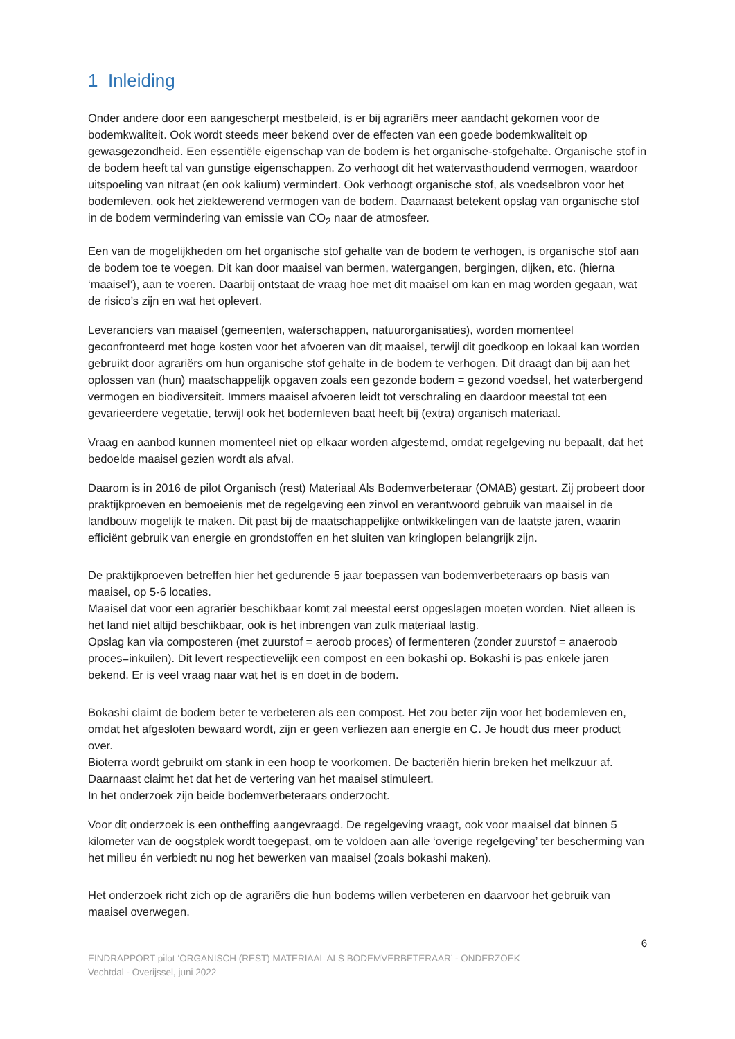1 Inleiding
Onder andere door een aangescherpt mestbeleid, is er bij agrariërs meer aandacht gekomen voor de bodemkwaliteit. Ook wordt steeds meer bekend over de effecten van een goede bodemkwaliteit op gewasgezondheid. Een essentiële eigenschap van de bodem is het organische-stofgehalte. Organische stof in de bodem heeft tal van gunstige eigenschappen. Zo verhoogt dit het watervasthoudend vermogen, waardoor uitspoeling van nitraat (en ook kalium) vermindert. Ook verhoogt organische stof, als voedselbron voor het bodemleven, ook het ziektewerend vermogen van de bodem. Daarnaast betekent opslag van organische stof in de bodem vermindering van emissie van CO<sub>2</sub> naar de atmosfeer.
Een van de mogelijkheden om het organische stof gehalte van de bodem te verhogen, is organische stof aan de bodem toe te voegen. Dit kan door maaisel van bermen, watergangen, bergingen, dijken, etc. (hierna ‘maaisel’), aan te voeren. Daarbij ontstaat de vraag hoe met dit maaisel om kan en mag worden gegaan, wat de risico’s zijn en wat het oplevert.
Leveranciers van maaisel (gemeenten, waterschappen, natuurorganisaties), worden momenteel geconfronteerd met hoge kosten voor het afvoeren van dit maaisel, terwijl dit goedkoop en lokaal kan worden gebruikt door agrariërs om hun organische stof gehalte in de bodem te verhogen. Dit draagt dan bij aan het oplossen van (hun) maatschappelijk opgaven zoals een gezonde bodem = gezond voedsel, het waterbergend vermogen en biodiversiteit. Immers maaisel afvoeren leidt tot verschraling en daardoor meestal tot een gevarieerdere vegetatie, terwijl ook het bodemleven baat heeft bij (extra) organisch materiaal.
Vraag en aanbod kunnen momenteel niet op elkaar worden afgestemd, omdat regelgeving nu bepaalt, dat het bedoelde maaisel gezien wordt als afval.
Daarom is in 2016 de pilot Organisch (rest) Materiaal Als Bodemverbeteraar (OMAB) gestart. Zij probeert door praktijkproeven en bemoeienis met de regelgeving een zinvol en verantwoord gebruik van maaisel in de landbouw mogelijk te maken. Dit past bij de maatschappelijke ontwikkelingen van de laatste jaren, waarin efficiënt gebruik van energie en grondstoffen en het sluiten van kringlopen belangrijk zijn.
De praktijkproeven betreffen hier het gedurende 5 jaar toepassen van bodemverbeteraars op basis van maaisel, op 5-6 locaties.
Maaisel dat voor een agrariër beschikbaar komt zal meestal eerst opgeslagen moeten worden. Niet alleen is het land niet altijd beschikbaar, ook is het inbrengen van zulk materiaal lastig.
Opslag kan via composteren (met zuurstof = aeroob proces) of fermenteren (zonder zuurstof = anaeroob proces=inkuilen). Dit levert respectievelijk een compost en een bokashi op. Bokashi is pas enkele jaren bekend. Er is veel vraag naar wat het is en doet in de bodem.
Bokashi claimt de bodem beter te verbeteren als een compost. Het zou beter zijn voor het bodemleven en, omdat het afgesloten bewaard wordt, zijn er geen verliezen aan energie en C. Je houdt dus meer product over.
Bioterra wordt gebruikt om stank in een hoop te voorkomen. De bacteriën hierin breken het melkzuur af. Daarnaast claimt het dat het de vertering van het maaisel stimuleert.
In het onderzoek zijn beide bodemverbeteraars onderzocht.
Voor dit onderzoek is een ontheffing aangevraagd. De regelgeving vraagt, ook voor maaisel dat binnen 5 kilometer van de oogstplek wordt toegepast, om te voldoen aan alle ‘overige regelgeving’ ter bescherming van het milieu én verbiedt nu nog het bewerken van maaisel (zoals bokashi maken).
Het onderzoek richt zich op de agrariërs die hun bodems willen verbeteren en daarvoor het gebruik van maaisel overwegen.
6
EINDRAPPORT pilot ‘ORGANISCH (REST) MATERIAAL ALS BODEMVERBETERAAR’ - ONDERZOEK
Vechtdal - Overijssel, juni 2022